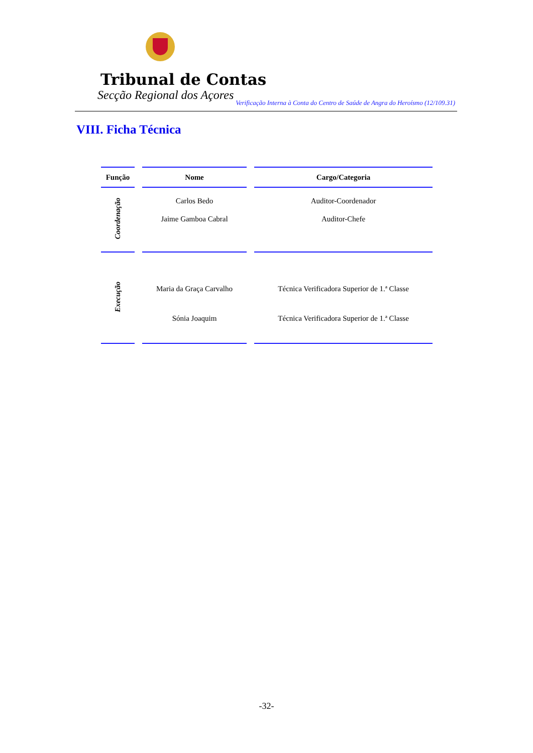Tribunal de Contas
Secção Regional dos Açores
Verificação Interna à Conta do Centro de Saúde de Angra do Heroísmo (12/109.31)
VIII. Ficha Técnica
| Função | Nome | Cargo/Categoria |
| --- | --- | --- |
| Coordenação | Carlos Bedo | Auditor-Coordenador |
| | Jaime Gamboa Cabral | Auditor-Chefe |
| Execução | Maria da Graça Carvalho | Técnica Verificadora Superior de 1.ª Classe |
| | Sónia Joaquim | Técnica Verificadora Superior de 1.ª Classe |
-32-